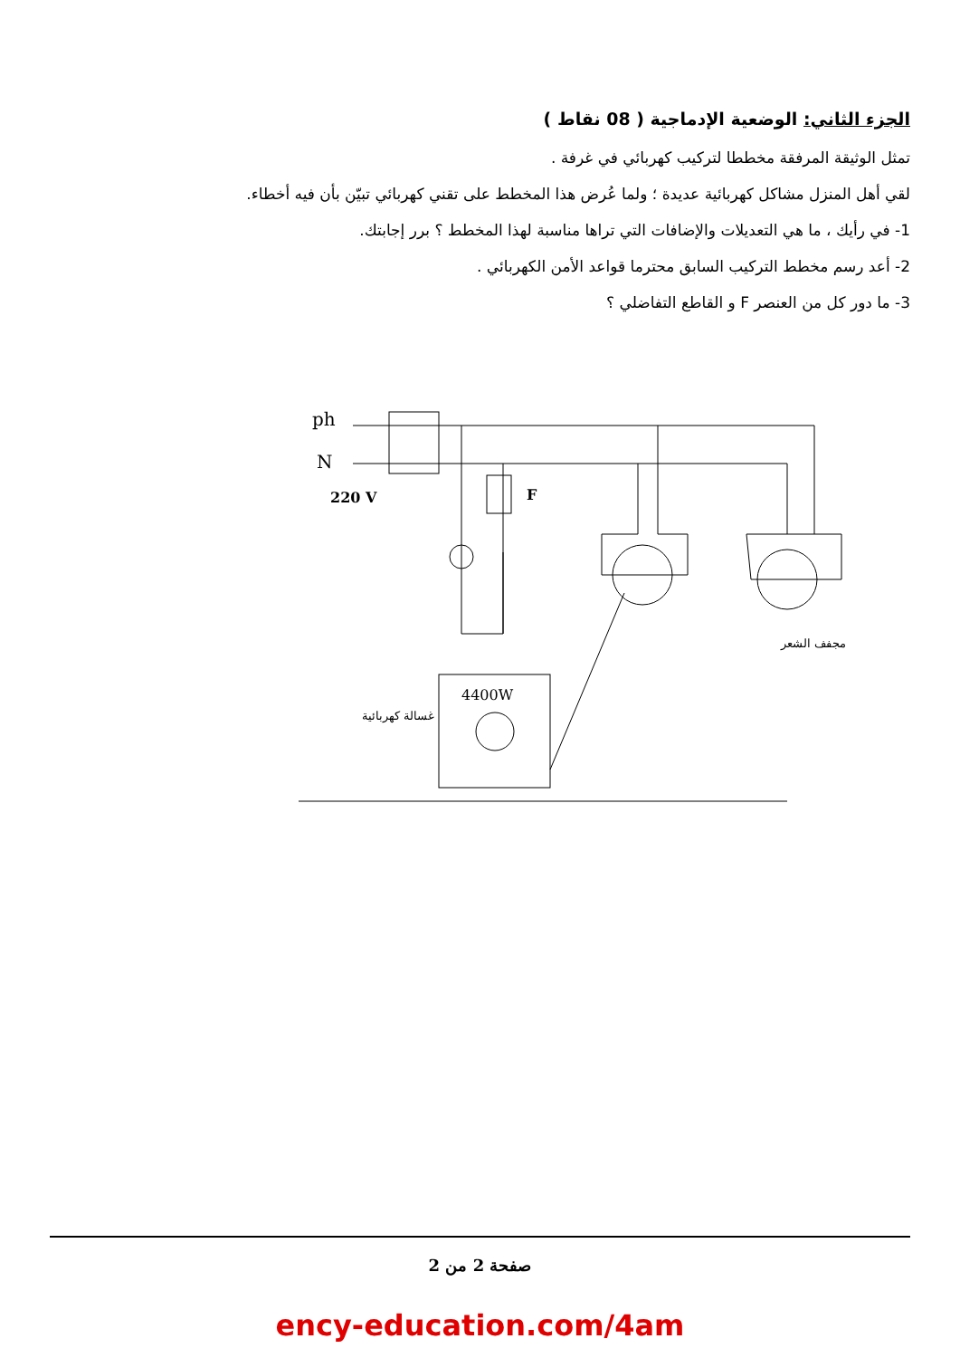الجزء الثاني: الوضعية الإدماجية ( 08 نقاط )
تمثل الوثيقة المرفقة مخططا لتركيب كهربائي في غرفة .
لقي أهل المنزل مشاكل كهربائية عديدة ؛ ولما عُرض هذا المخطط على تقني كهربائي تبيّن بأن فيه أخطاء.
1- في رأيك ، ما هي التعديلات والإضافات التي تراها مناسبة لهذا المخطط ؟ برر إجابتك.
2- أعد رسم مخطط التركيب السابق محترما قواعد الأمن الكهربائي .
3- ما دور كل من العنصر F و القاطع التفاضلي ؟
ph
N
220 V
F
4400W
غسالة كهربائية
مجفف الشعر
صفحة 2 من 2
ency-education.com/4am